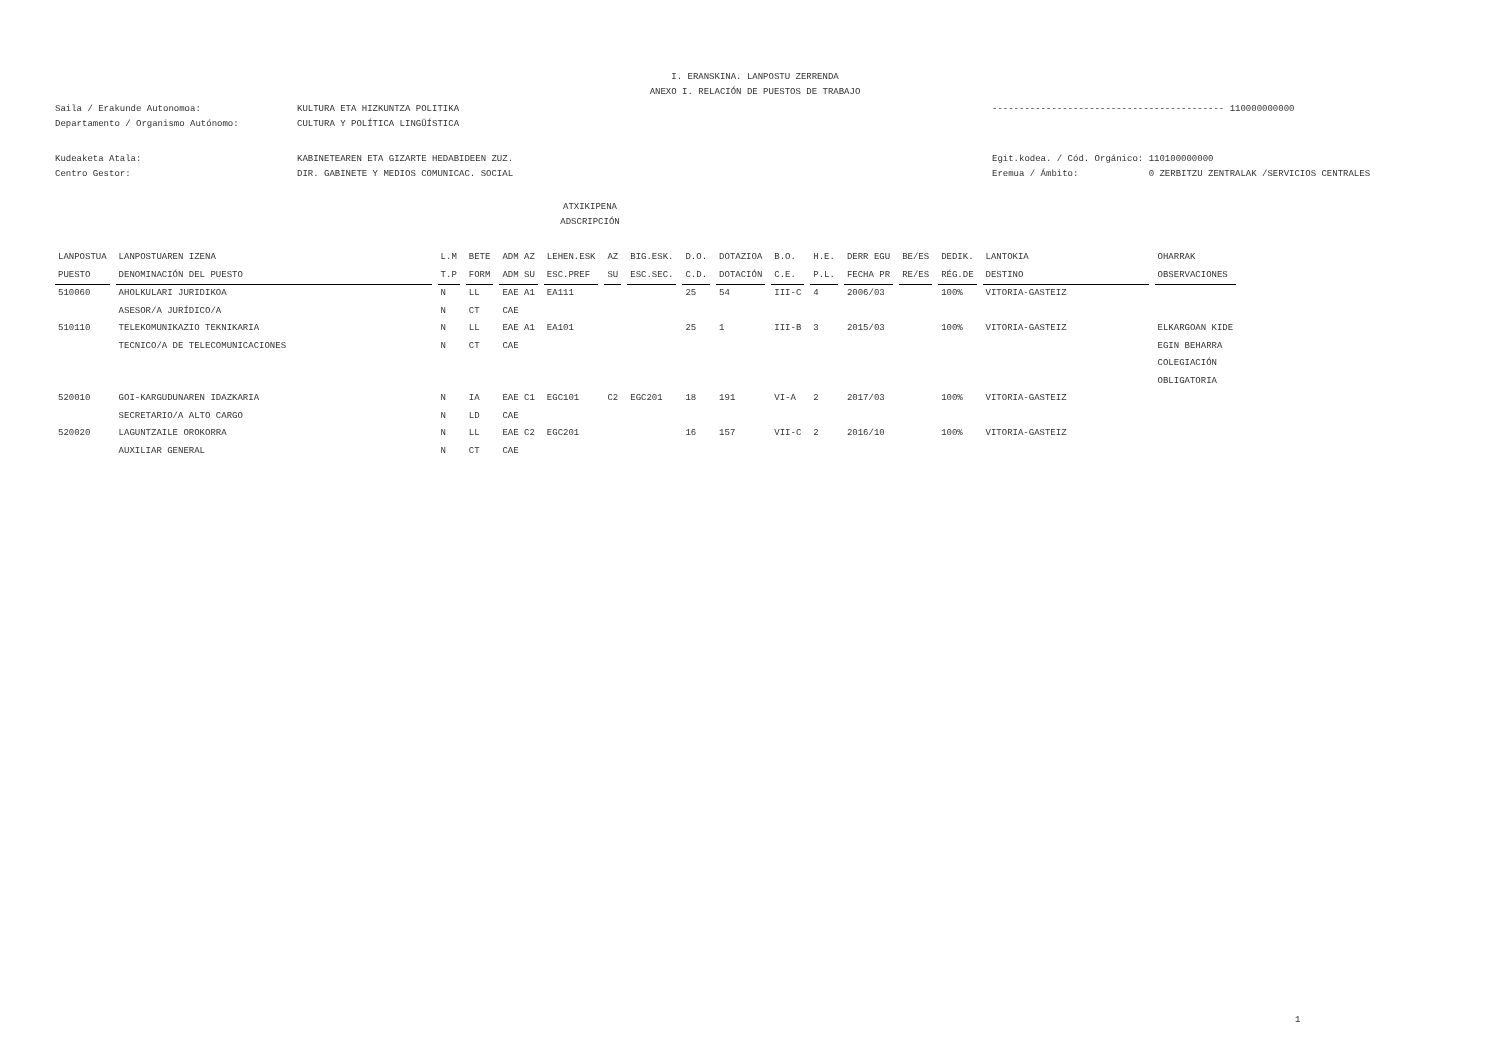I. ERANSKINA. LANPOSTU ZERRENDA
ANEXO I. RELACIÓN DE PUESTOS DE TRABAJO
Saila / Erakunde Autonomoa: KULTURA ETA HIZKUNTZA POLITIKA ------------------------------------------- 110000000000
Departamento / Organismo Autónomo: CULTURA Y POLÍTICA LINGÜÍSTICA
Kudeaketa Atala: KABINETEAREN ETA GIZARTE HEDABIDEEN ZUZ. Egit.kodea. / Cód. Orgánico: 110100000000
Centro Gestor: DIR. GABINETE Y MEDIOS COMUNICAC. SOCIAL Eremua / Ámbito: 0 ZERBITZU ZENTRALAK /SERVICIOS CENTRALES
ATXIKIPENA
ADSCRIPCIÓN
| LANPOSTUA | LANPOSTUAREN IZENA | L.M | BETE | ADM AZ | LEHEN.ESK | AZ | BIG.ESK. | D.O. | DOTAZIOA | B.O. | H.E. | DERR EGU | BE/ES | DEDIK. | LANTOKIA | OHARRAK |
| --- | --- | --- | --- | --- | --- | --- | --- | --- | --- | --- | --- | --- | --- | --- | --- | --- |
| PUESTO | DENOMINACIÓN DEL PUESTO | T.P | FORM | ADM SU | ESC.PREF | SU | ESC.SEC. | C.D. | DOTACIÓN | C.E. | P.L. | FECHA PR | RE/ES | RÉG.DE | DESTINO | OBSERVACIONES |
| 510060 | AHOLKULARI JURIDIKOA | N | LL | EAE A1 | EA111 | | | 25 | 54 | III-C | 4 | 2006/03 | | 100% | VITORIA-GASTEIZ | |
| | ASESOR/A JURÍDICO/A | N | CT | CAE | | | | | | | | | | | | |
| 510110 | TELEKOMUNIKAZIO TEKNIKARIA | N | LL | EAE A1 | EA101 | | | 25 | 1 | III-B | 3 | 2015/03 | | 100% | VITORIA-GASTEIZ | ELKARGOAN KIDE |
| | TECNICO/A DE TELECOMUNICACIONES | N | CT | CAE | | | | | | | | | | | | EGIN BEHARRA |
| | | | | | | | | | | | | | | | | COLEGIACIÓN |
| | | | | | | | | | | | | | | | | OBLIGATORIA |
| 520010 | GOI-KARGUDUNAREN IDAZKARIA | N | IA | EAE C1 | EGC101 | C2 | EGC201 | 18 | 191 | VI-A | 2 | 2017/03 | | 100% | VITORIA-GASTEIZ | |
| | SECRETARIO/A ALTO CARGO | N | LD | CAE | | | | | | | | | | | | |
| 520020 | LAGUNTZAILE OROKORRA | N | LL | EAE C2 | EGC201 | | | 16 | 157 | VII-C | 2 | 2016/10 | | 100% | VITORIA-GASTEIZ | |
| | AUXILIAR GENERAL | N | CT | CAE | | | | | | | | | | | | |
1